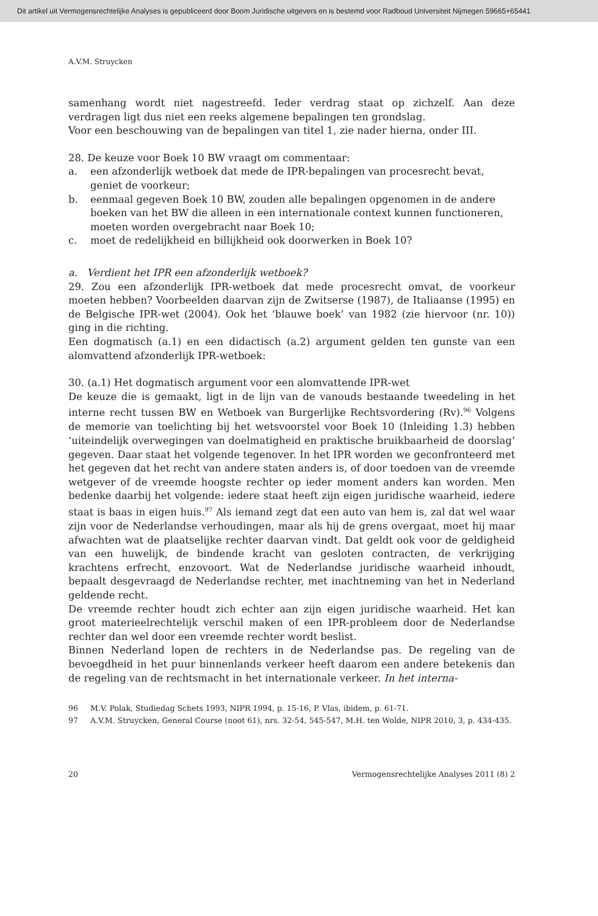Dit artikel uit Vermogensrechtelijke Analyses is gepubliceerd door Boom Juridische uitgevers en is bestemd voor Radboud Universiteit Nijmegen 59665+65441
A.V.M. Struycken
samenhang wordt niet nagestreefd. Ieder verdrag staat op zichzelf. Aan deze verdragen ligt dus niet een reeks algemene bepalingen ten grondslag.
Voor een beschouwing van de bepalingen van titel 1, zie nader hierna, onder III.
28. De keuze voor Boek 10 BW vraagt om commentaar:
a. een afzonderlijk wetboek dat mede de IPR-bepalingen van procesrecht bevat, geniet de voorkeur;
b. eenmaal gegeven Boek 10 BW, zouden alle bepalingen opgenomen in de andere boeken van het BW die alleen in een internationale context kunnen functioneren, moeten worden overgebracht naar Boek 10;
c. moet de redelijkheid en billijkheid ook doorwerken in Boek 10?
a. Verdient het IPR een afzonderlijk wetboek?
29. Zou een afzonderlijk IPR-wetboek dat mede procesrecht omvat, de voorkeur moeten hebben? Voorbeelden daarvan zijn de Zwitserse (1987), de Italiaanse (1995) en de Belgische IPR-wet (2004). Ook het ‘blauwe boek’ van 1982 (zie hiervoor (nr. 10)) ging in die richting.
Een dogmatisch (a.1) en een didactisch (a.2) argument gelden ten gunste van een alomvattend afzonderlijk IPR-wetboek:
30. (a.1) Het dogmatisch argument voor een alomvattende IPR-wet
De keuze die is gemaakt, ligt in de lijn van de vanouds bestaande tweedeling in het interne recht tussen BW en Wetboek van Burgerlijke Rechtsvordering (Rv).<sup>96</sup> Volgens de memorie van toelichting bij het wetsvoorstel voor Boek 10 (Inleiding 1.3) hebben ‘uiteindelijk overwegingen van doelmatigheid en praktische bruikbaarheid de doorslag’ gegeven. Daar staat het volgende tegenover. In het IPR worden we geconfronteerd met het gegeven dat het recht van andere staten anders is, of door toedoen van de vreemde wetgever of de vreemde hoogste rechter op ieder moment anders kan worden. Men bedenke daarbij het volgende: iedere staat heeft zijn eigen juridische waarheid, iedere staat is baas in eigen huis.<sup>97</sup> Als iemand zegt dat een auto van hem is, zal dat wel waar zijn voor de Nederlandse verhoudingen, maar als hij de grens overgaat, moet hij maar afwachten wat de plaatselijke rechter daarvan vindt. Dat geldt ook voor de geldigheid van een huwelijk, de bindende kracht van gesloten contracten, de verkrijging krachtens erfrecht, enzovoort. Wat de Nederlandse juridische waarheid inhoudt, bepaalt desgevraagd de Nederlandse rechter, met inachtneming van het in Nederland geldende recht.
De vreemde rechter houdt zich echter aan zijn eigen juridische waarheid. Het kan groot materieelrechtelijk verschil maken of een IPR-probleem door de Nederlandse rechter dan wel door een vreemde rechter wordt beslist.
Binnen Nederland lopen de rechters in de Nederlandse pas. De regeling van de bevoegdheid in het puur binnenlands verkeer heeft daarom een andere betekenis dan de regeling van de rechtsmacht in het internationale verkeer. In het interna-
96 M.V. Polak, Studiedag Schets 1993, NIPR 1994, p. 15-16, P. Vlas, ibidem, p. 61-71.
97 A.V.M. Struycken, General Course (noot 61), nrs. 32-54, 545-547, M.H. ten Wolde, NIPR 2010, 3, p. 434-435.
20 Vermogensrechtelijke Analyses 2011 (8) 2